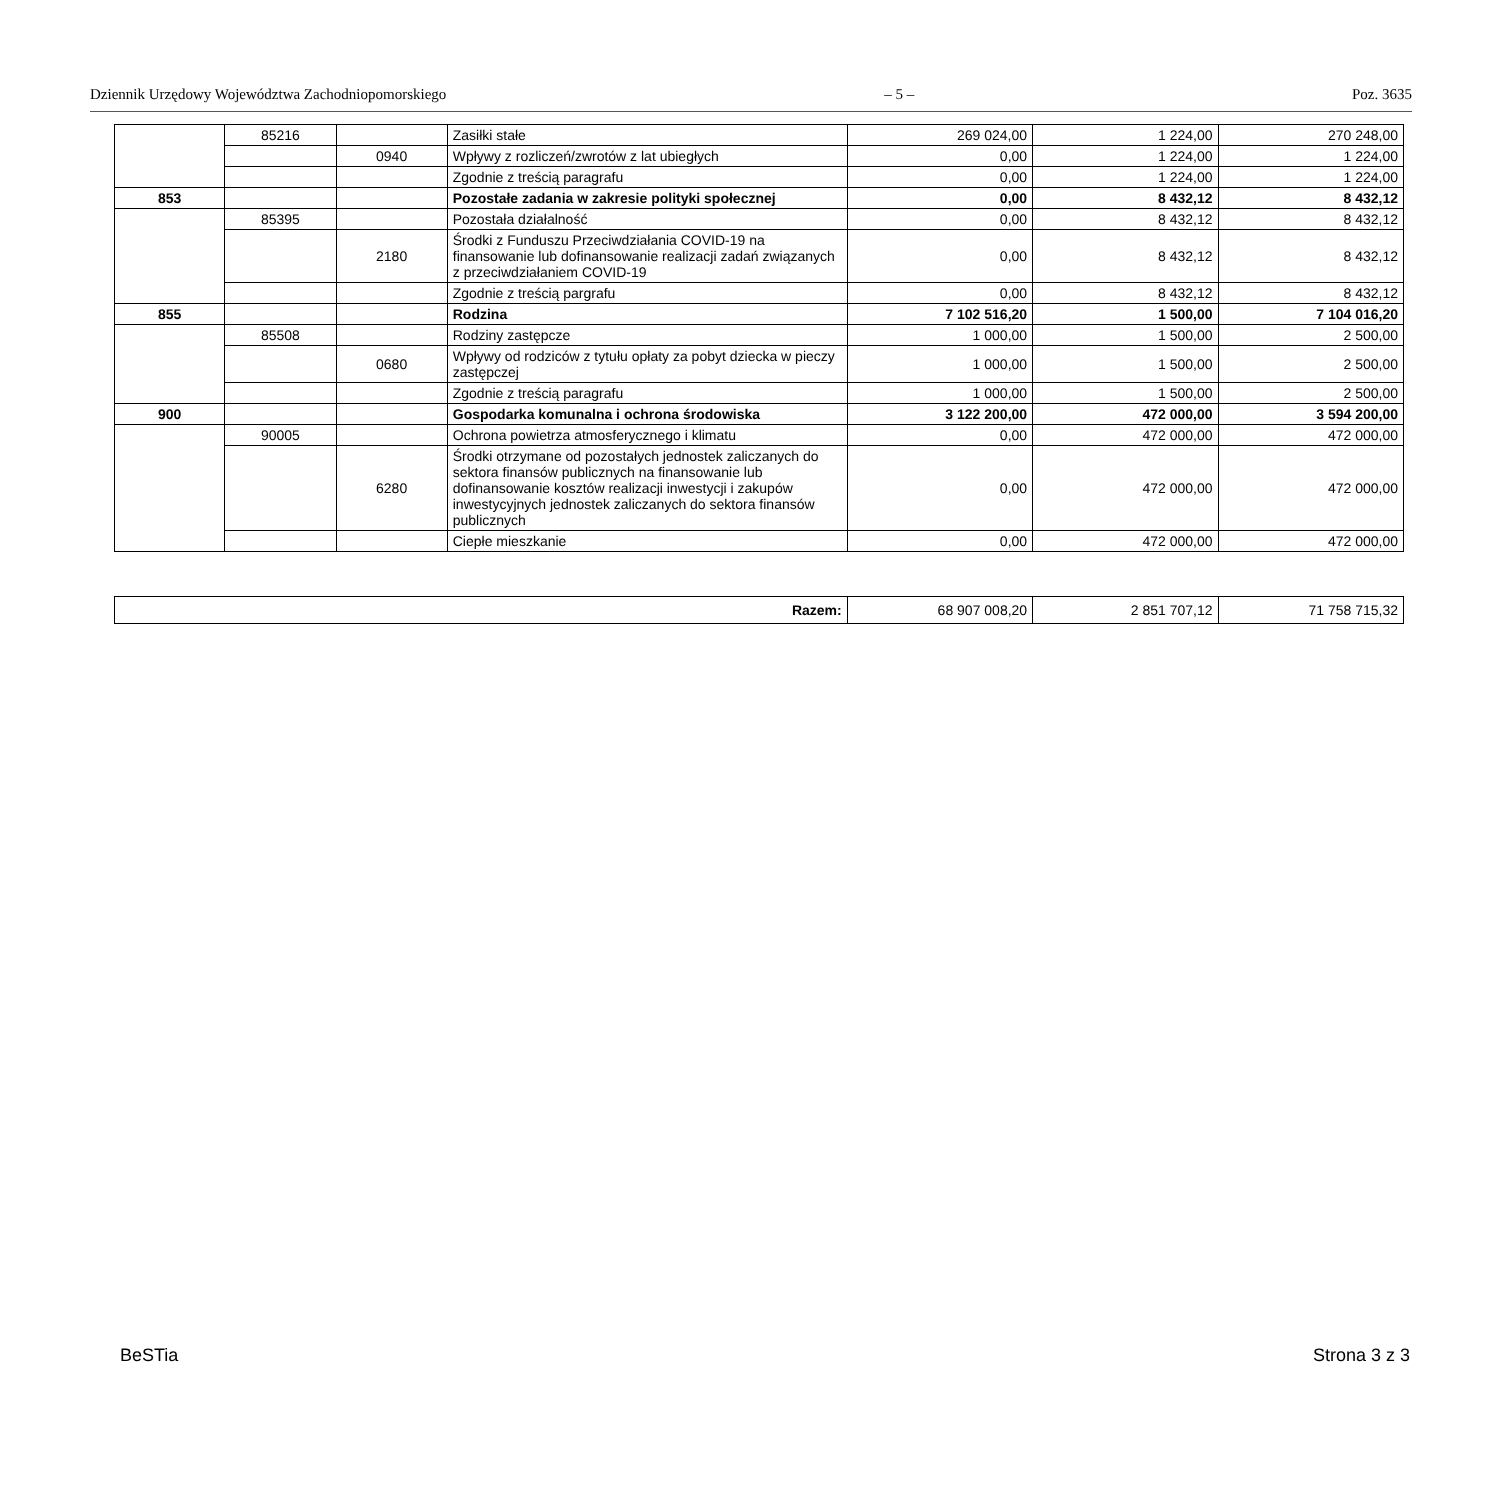Dziennik Urzędowy Województwa Zachodniopomorskiego – 5 – Poz. 3635
| | 85216 | | Zasiłki stałe | 269 024,00 | 1 224,00 | 270 248,00 |
| | | 0940 | Wpływy z rozliczeń/zwrotów z lat ubiegłych | 0,00 | 1 224,00 | 1 224,00 |
| | | | Zgodnie z treścią paragrafu | 0,00 | 1 224,00 | 1 224,00 |
| 853 | | | Pozostałe zadania w zakresie polityki społecznej | 0,00 | 8 432,12 | 8 432,12 |
| | 85395 | | Pozostała działalność | 0,00 | 8 432,12 | 8 432,12 |
| | | 2180 | Środki z Funduszu Przeciwdziałania COVID-19 na finansowanie lub dofinansowanie realizacji zadań związanych z przeciwdziałaniem COVID-19 | 0,00 | 8 432,12 | 8 432,12 |
| | | | Zgodnie z treścią pargrafu | 0,00 | 8 432,12 | 8 432,12 |
| 855 | | | Rodzina | 7 102 516,20 | 1 500,00 | 7 104 016,20 |
| | 85508 | | Rodziny zastępcze | 1 000,00 | 1 500,00 | 2 500,00 |
| | | 0680 | Wpływy od rodziców z tytułu opłaty za pobyt dziecka w pieczy zastępczej | 1 000,00 | 1 500,00 | 2 500,00 |
| | | | Zgodnie z treścią paragrafu | 1 000,00 | 1 500,00 | 2 500,00 |
| 900 | | | Gospodarka komunalna i ochrona środowiska | 3 122 200,00 | 472 000,00 | 3 594 200,00 |
| | 90005 | | Ochrona powietrza atmosferycznego i klimatu | 0,00 | 472 000,00 | 472 000,00 |
| | | 6280 | Środki otrzymane od pozostałych jednostek zaliczanych do sektora finansów publicznych na finansowanie lub dofinansowanie kosztów realizacji inwestycji i zakupów inwestycyjnych jednostek zaliczanych do sektora finansów publicznych | 0,00 | 472 000,00 | 472 000,00 |
| | | | Ciepłe mieszkanie | 0,00 | 472 000,00 | 472 000,00 |
| Razem: | 68 907 008,20 | 2 851 707,12 | 71 758 715,32 |
BeSTia Strona 3 z 3